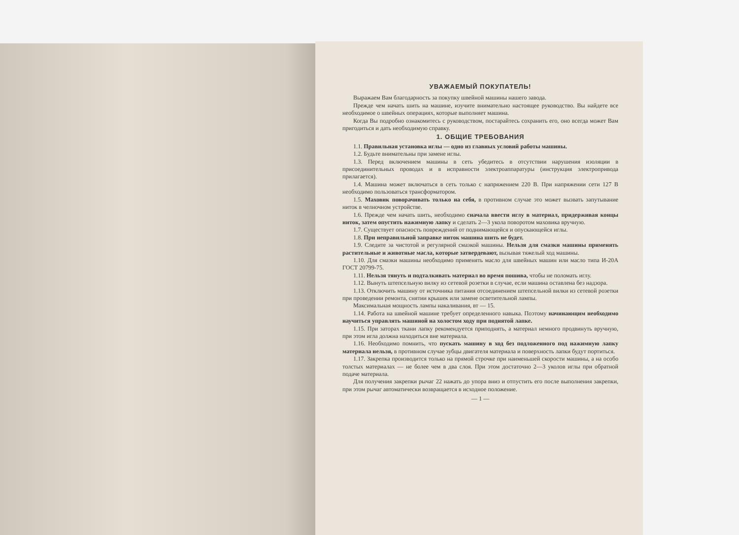УВАЖАЕМЫЙ ПОКУПАТЕЛЬ!
Выражаем Вам благодарность за покупку швейной машины нашего завода.
Прежде чем начать шить на машине, изучите внимательно настоящее руководство. Вы найдете все необходимое о швейных операциях, которые выполняет машина.
Когда Вы подробно ознакомитесь с руководством, постарайтесь сохранить его, оно всегда может Вам пригодиться и дать необходимую справку.
1. ОБЩИЕ ТРЕБОВАНИЯ
1.1. Правильная установка иглы — одно из главных условий работы машины.
1.2. Будьте внимательны при замене иглы.
1.3. Перед включением машины в сеть убедитесь в отсутствии нарушения изоляции в присоединительных проводах и в исправности электроаппаратуры (инструкция электропривода прилагается).
1.4. Машина может включаться в сеть только с напряжением 220 В. При напряжении сети 127 В необходимо пользоваться трансформатором.
1.5. Маховик поворачивать только на себя, в противном случае это может вызвать запутывание ниток в челночном устройстве.
1.6. Прежде чем начать шить, необходимо сначала ввести иглу в материал, придерживая концы ниток, затем опустить нажимную лапку и сделать 2—3 укола поворотом маховика вручную.
1.7. Существует опасность повреждений от поднимающейся и опускающейся иглы.
1.8. При неправильной заправке ниток машина шить не будет.
1.9. Следите за чистотой и регулярной смазкой машины. Нельзя для смазки машины применять растительные и животные масла, которые затвердевают, вызывая тяжелый ход машины.
1.10. Для смазки машины необходимо применять масло для швейных машин или масло типа И-20А ГОСТ 20799-75.
1.11. Нельзя тянуть и подталкивать материал во время пошива, чтобы не поломать иглу.
1.12. Вынуть штепсельную вилку из сетевой розетки в случае, если машина оставлена без надзора.
1.13. Отключить машину от источника питания отсоединением штепсельной вилки из сетевой розетки при проведении ремонта, снятии крышек или замене осветительной лампы.
Максимальная мощность лампы накаливания, вт — 15.
1.14. Работа на швейной машине требует определенного навыка. Поэтому начинающим необходимо научиться управлять машиной на холостом ходу при поднятой лапке.
1.15. При заторах ткани лапку рекомендуется приподнять, а материал немного продвинуть вручную, при этом игла должна находиться вне материала.
1.16. Необходимо помнить, что пускать машину в ход без подложенного под нажимную лапку материала нельзя, в противном случае зубцы двигателя материала и поверхность лапки будут портиться.
1.17. Закрепка производится только на прямой строчке при наименьшей скорости машины, а на особо толстых материалах — не более чем в два слоя. При этом достаточно 2—3 уколов иглы при обратной подаче материала.
Для получения закрепки рычаг 22 нажать до упора вниз и отпустить его после выполнения закрепки, при этом рычаг автоматически возвращается в исходное положение.
— 1 —